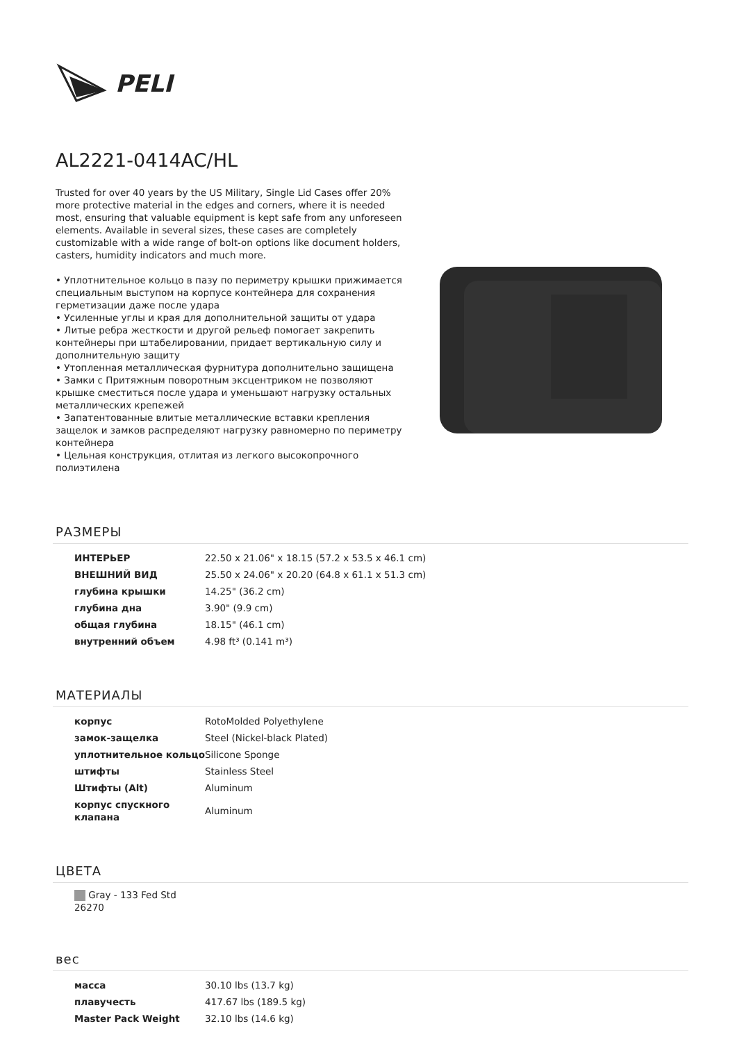PELI
AL2221-0414AC/HL
Trusted for over 40 years by the US Military, Single Lid Cases offer 20% more protective material in the edges and corners, where it is needed most, ensuring that valuable equipment is kept safe from any unforeseen elements. Available in several sizes, these cases are completely customizable with a wide range of bolt-on options like document holders, casters, humidity indicators and much more.
• Уплотнительное кольцо в пазу по периметру крышки прижимается специальным выступом на корпусе контейнера для сохранения герметизации даже после удара
• Усиленные углы и края для дополнительной защиты от удара
• Литые ребра жесткости и другой рельеф помогает закрепить контейнеры при штабелировании, придает вертикальную силу и дополнительную защиту
• Утопленная металлическая фурнитура дополнительно защищена
• Замки с Притяжным поворотным эксцентриком не позволяют крышке сместиться после удара и уменьшают нагрузку остальных металлических крепежей
• Запатентованные влитые металлические вставки крепления защелок и замков распределяют нагрузку равномерно по периметру контейнера
• Цельная конструкция, отлитая из легкого высокопрочного полиэтилена
РАЗМЕРЫ
| ИНТЕРЬЕР | 22.50 x 21.06" x 18.15 (57.2 x 53.5 x 46.1 cm) |
| ВНЕШНИЙ ВИД | 25.50 x 24.06" x 20.20 (64.8 x 61.1 x 51.3 cm) |
| глубина крышки | 14.25" (36.2 cm) |
| глубина дна | 3.90" (9.9 cm) |
| общая глубина | 18.15" (46.1 cm) |
| внутренний объем | 4.98 ft³ (0.141 m³) |
МАТЕРИАЛЫ
| корпус | RotoMolded Polyethylene |
| замок-защелка | Steel (Nickel-black Plated) |
| уплотнительное кольцо | Silicone Sponge |
| штифты | Stainless Steel |
| Штифты (Alt) | Aluminum |
| корпус спускного клапана | Aluminum |
ЦВЕТА
Gray - 133 Fed Std 26270
вес
| масса | 30.10 lbs (13.7 kg) |
| плавучесть | 417.67 lbs (189.5 kg) |
| Master Pack Weight | 32.10 lbs (14.6 kg) |